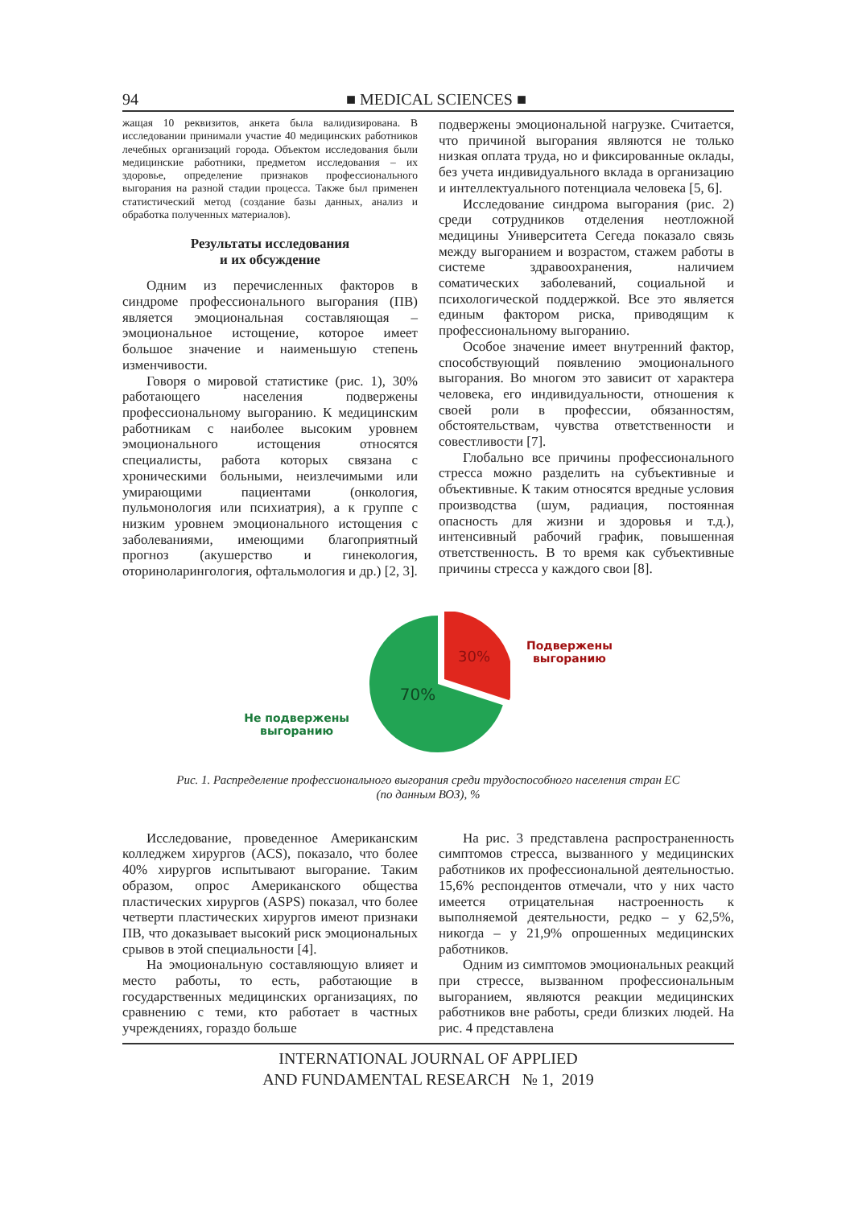94 ■ MEDICAL SCIENCES ■
жащая 10 реквизитов, анкета была валидизирована. В исследовании принимали участие 40 медицинских работников лечебных организаций города. Объектом исследования были медицинские работники, предметом исследования – их здоровье, определение признаков профессионального выгорания на разной стадии процесса. Также был применен статистический метод (создание базы данных, анализ и обработка полученных материалов).
Результаты исследования
и их обсуждение
Одним из перечисленных факторов в синдроме профессионального выгорания (ПВ) является эмоциональная составляющая – эмоциональное истощение, которое имеет большое значение и наименьшую степень изменчивости.
Говоря о мировой статистике (рис. 1), 30% работающего населения подвержены профессиональному выгоранию. К медицинским работникам с наиболее высоким уровнем эмоционального истощения относятся специалисты, работа которых связана с хроническими больными, неизлечимыми или умирающими пациентами (онкология, пульмонология или психиатрия), а к группе с низким уровнем эмоционального истощения с заболеваниями, имеющими благоприятный прогноз (акушерство и гинекология, оториноларингология, офтальмология и др.) [2, 3].
подвержены эмоциональной нагрузке. Считается, что причиной выгорания являются не только низкая оплата труда, но и фиксированные оклады, без учета индивидуального вклада в организацию и интеллектуального потенциала человека [5, 6].
Исследование синдрома выгорания (рис. 2) среди сотрудников отделения неотложной медицины Университета Сегеда показало связь между выгоранием и возрастом, стажем работы в системе здравоохранения, наличием соматических заболеваний, социальной и психологической поддержкой. Все это является единым фактором риска, приводящим к профессиональному выгоранию.
Особое значение имеет внутренний фактор, способствующий появлению эмоционального выгорания. Во многом это зависит от характера человека, его индивидуальности, отношения к своей роли в профессии, обязанностям, обстоятельствам, чувства ответственности и совестливости [7].
Глобально все причины профессионального стресса можно разделить на субъективные и объективные. К таким относятся вредные условия производства (шум, радиация, постоянная опасность для жизни и здоровья и т.д.), интенсивный рабочий график, повышенная ответственность. В то время как субъективные причины стресса у каждого свои [8].
Не подвержены
выгоранию
30%
70%
Подвержены
выгоранию
Рис. 1. Распределение профессионального выгорания среди трудоспособного населения стран ЕС
(по данным ВОЗ), %
Исследование, проведенное Американским колледжем хирургов (ACS), показало, что более 40% хирургов испытывают выгорание. Таким образом, опрос Американского общества пластических хирургов (ASPS) показал, что более четверти пластических хирургов имеют признаки ПВ, что доказывает высокий риск эмоциональных срывов в этой специальности [4].
На эмоциональную составляющую влияет и место работы, то есть, работающие в государственных медицинских организациях, по сравнению с теми, кто работает в частных учреждениях, гораздо больше
На рис. 3 представлена распространенность симптомов стресса, вызванного у медицинских работников их профессиональной деятельностью. 15,6% респондентов отмечали, что у них часто имеется отрицательная настроенность к выполняемой деятельности, редко – у 62,5%, никогда – у 21,9% опрошенных медицинских работников.
Одним из симптомов эмоциональных реакций при стрессе, вызванном профессиональным выгоранием, являются реакции медицинских работников вне работы, среди близких людей. На рис. 4 представлена
INTERNATIONAL JOURNAL OF APPLIED
AND FUNDAMENTAL RESEARCH № 1, 2019